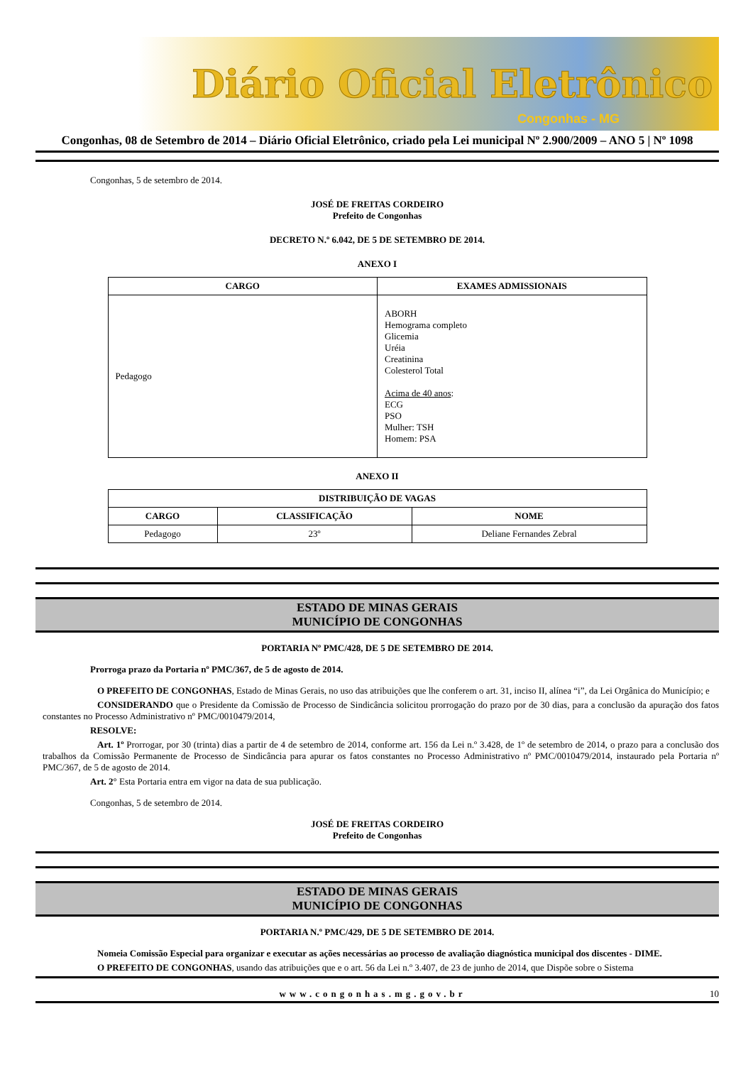Diário Oficial Eletrônico
Congonhas - MG
Congonhas, 08 de Setembro de 2014 – Diário Oficial Eletrônico, criado pela Lei municipal Nº 2.900/2009 – ANO 5 | Nº 1098
Congonhas, 5 de setembro de 2014.
JOSÉ DE FREITAS CORDEIRO
Prefeito de Congonhas
DECRETO N.º 6.042, DE 5 DE SETEMBRO DE 2014.
ANEXO I
| CARGO | EXAMES ADMISSIONAIS |
| --- | --- |
| Pedagogo | ABORH Hemograma completo Glicemia Uréia Creatinina Colesterol Total Acima de 40 anos : ECG PSO Mulher: TSH Homem: PSA |
ANEXO II
| DISTRIBUIÇÃO DE VAGAS | | |
| --- | --- | --- |
| CARGO | CLASSIFICAÇÃO | NOME |
| Pedagogo | 23º | Deliane Fernandes Zebral |
ESTADO DE MINAS GERAIS
MUNICÍPIO DE CONGONHAS
PORTARIA Nº PMC/428, DE 5 DE SETEMBRO DE 2014.
Prorroga prazo da Portaria nº PMC/367, de 5 de agosto de 2014.
O PREFEITO DE CONGONHAS, Estado de Minas Gerais, no uso das atribuições que lhe conferem o art. 31, inciso II, alínea “i”, da Lei Orgânica do Município; e
CONSIDERANDO que o Presidente da Comissão de Processo de Sindicância solicitou prorrogação do prazo por de 30 dias, para a conclusão da apuração dos fatos constantes no Processo Administrativo nº PMC/0010479/2014,
RESOLVE:
Art. 1º Prorrogar, por 30 (trinta) dias a partir de 4 de setembro de 2014, conforme art. 156 da Lei n.º 3.428, de 1º de setembro de 2014, o prazo para a conclusão dos trabalhos da Comissão Permanente de Processo de Sindicância para apurar os fatos constantes no Processo Administrativo nº PMC/0010479/2014, instaurado pela Portaria nº PMC/367, de 5 de agosto de 2014.
Art. 2° Esta Portaria entra em vigor na data de sua publicação.
Congonhas, 5 de setembro de 2014.
JOSÉ DE FREITAS CORDEIRO
Prefeito de Congonhas
ESTADO DE MINAS GERAIS
MUNICÍPIO DE CONGONHAS
PORTARIA N.º PMC/429, DE 5 DE SETEMBRO DE 2014.
Nomeia Comissão Especial para organizar e executar as ações necessárias ao processo de avaliação diagnóstica municipal dos discentes - DIME.
O PREFEITO DE CONGONHAS, usando das atribuições que e o art. 56 da Lei n.º 3.407, de 23 de junho de 2014, que Dispõe sobre o Sistema
www.congonhas.mg.gov.br 10